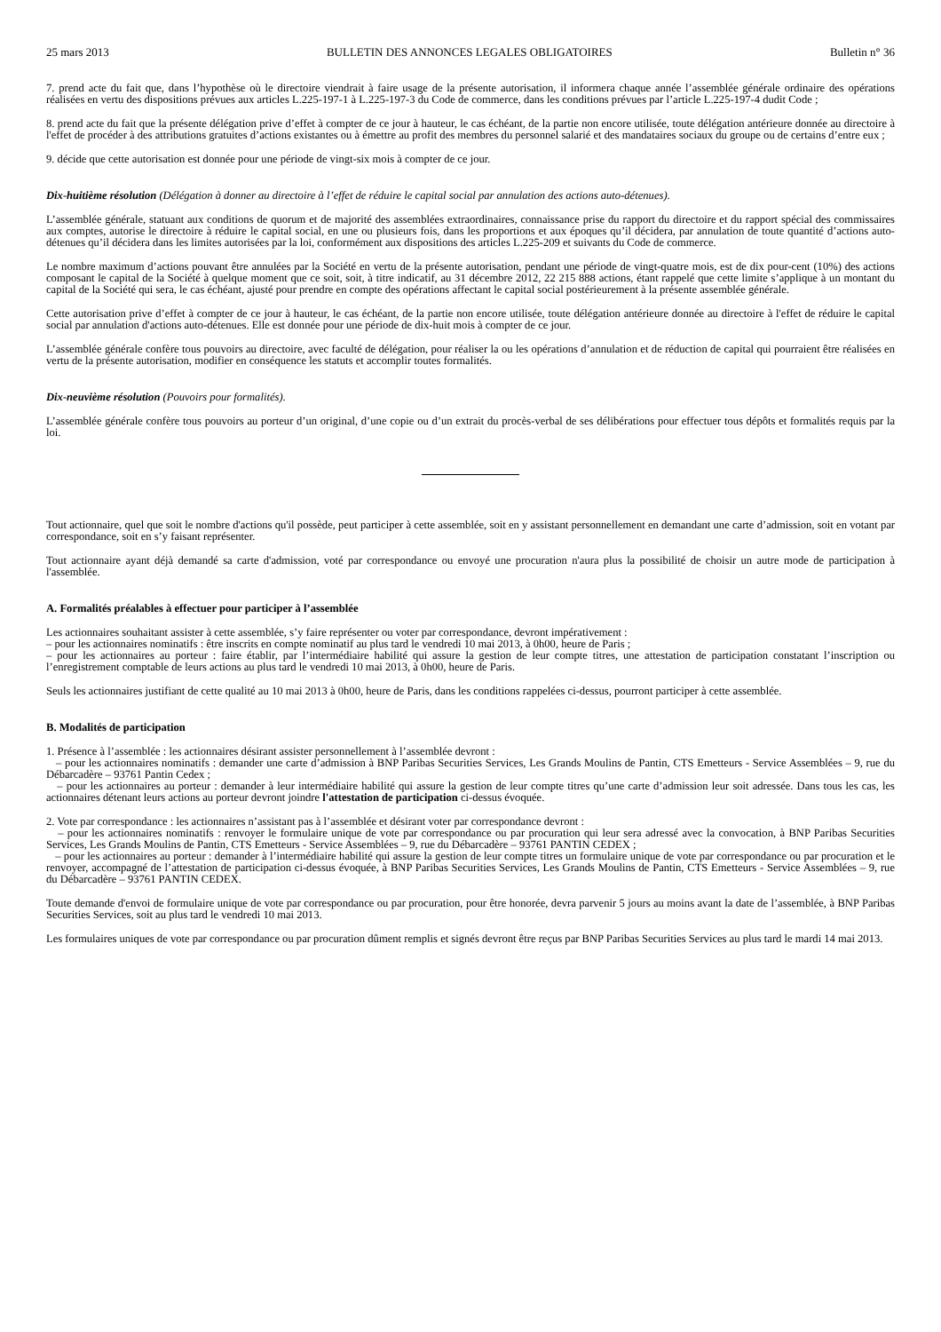25 mars 2013 BULLETIN DES ANNONCES LEGALES OBLIGATOIRES Bulletin n° 36
7. prend acte du fait que, dans l’hypothèse où le directoire viendrait à faire usage de la présente autorisation, il informera chaque année l’assemblée générale ordinaire des opérations réalisées en vertu des dispositions prévues aux articles L.225-197-1 à L.225-197-3 du Code de commerce, dans les conditions prévues par l’article L.225-197-4 dudit Code ;
8. prend acte du fait que la présente délégation prive d’effet à compter de ce jour à hauteur, le cas échéant, de la partie non encore utilisée, toute délégation antérieure donnée au directoire à l'effet de procéder à des attributions gratuites d’actions existantes ou à émettre au profit des membres du personnel salarié et des mandataires sociaux du groupe ou de certains d’entre eux ;
9. décide que cette autorisation est donnée pour une période de vingt-six mois à compter de ce jour.
Dix-huitième résolution (Délégation à donner au directoire à l’effet de réduire le capital social par annulation des actions auto-détenues).
L’assemblée générale, statuant aux conditions de quorum et de majorité des assemblées extraordinaires, connaissance prise du rapport du directoire et du rapport spécial des commissaires aux comptes, autorise le directoire à réduire le capital social, en une ou plusieurs fois, dans les proportions et aux époques qu’il décidera, par annulation de toute quantité d’actions auto-détenues qu’il décidera dans les limites autorisées par la loi, conformément aux dispositions des articles L.225-209 et suivants du Code de commerce.
Le nombre maximum d’actions pouvant être annulées par la Société en vertu de la présente autorisation, pendant une période de vingt-quatre mois, est de dix pour-cent (10%) des actions composant le capital de la Société à quelque moment que ce soit, soit, à titre indicatif, au 31 décembre 2012, 22 215 888 actions, étant rappelé que cette limite s’applique à un montant du capital de la Société qui sera, le cas échéant, ajusté pour prendre en compte des opérations affectant le capital social postérieurement à la présente assemblée générale.
Cette autorisation prive d’effet à compter de ce jour à hauteur, le cas échéant, de la partie non encore utilisée, toute délégation antérieure donnée au directoire à l'effet de réduire le capital social par annulation d'actions auto-détenues. Elle est donnée pour une période de dix-huit mois à compter de ce jour.
L’assemblée générale confère tous pouvoirs au directoire, avec faculté de délégation, pour réaliser la ou les opérations d’annulation et de réduction de capital qui pourraient être réalisées en vertu de la présente autorisation, modifier en conséquence les statuts et accomplir toutes formalités.
Dix-neuvième résolution (Pouvoirs pour formalités).
L’assemblée générale confère tous pouvoirs au porteur d’un original, d’une copie ou d’un extrait du procès-verbal de ses délibérations pour effectuer tous dépôts et formalités requis par la loi.
Tout actionnaire, quel que soit le nombre d'actions qu'il possède, peut participer à cette assemblée, soit en y assistant personnellement en demandant une carte d’admission, soit en votant par correspondance, soit en s’y faisant représenter.
Tout actionnaire ayant déjà demandé sa carte d'admission, voté par correspondance ou envoyé une procuration n'aura plus la possibilité de choisir un autre mode de participation à l'assemblée.
A. Formalités préalables à effectuer pour participer à l’assemblée
Les actionnaires souhaitant assister à cette assemblée, s’y faire représenter ou voter par correspondance, devront impérativement :
– pour les actionnaires nominatifs : être inscrits en compte nominatif au plus tard le vendredi 10 mai 2013, à 0h00, heure de Paris ;
– pour les actionnaires au porteur : faire établir, par l’intermédiaire habilité qui assure la gestion de leur compte titres, une attestation de participation constatant l’inscription ou l’enregistrement comptable de leurs actions au plus tard le vendredi 10 mai 2013, à 0h00, heure de Paris.
Seuls les actionnaires justifiant de cette qualité au 10 mai 2013 à 0h00, heure de Paris, dans les conditions rappelées ci-dessus, pourront participer à cette assemblée.
B. Modalités de participation
1. Présence à l’assemblée : les actionnaires désirant assister personnellement à l’assemblée devront :
– pour les actionnaires nominatifs : demander une carte d’admission à BNP Paribas Securities Services, Les Grands Moulins de Pantin, CTS Emetteurs - Service Assemblées – 9, rue du Débarcadère – 93761 Pantin Cedex ;
– pour les actionnaires au porteur : demander à leur intermédiaire habilité qui assure la gestion de leur compte titres qu’une carte d’admission leur soit adressée. Dans tous les cas, les actionnaires détenant leurs actions au porteur devront joindre l'attestation de participation ci-dessus évoquée.
2. Vote par correspondance : les actionnaires n’assistant pas à l’assemblée et désirant voter par correspondance devront :
– pour les actionnaires nominatifs : renvoyer le formulaire unique de vote par correspondance ou par procuration qui leur sera adressé avec la convocation, à BNP Paribas Securities Services, Les Grands Moulins de Pantin, CTS Emetteurs - Service Assemblées – 9, rue du Débarcadère – 93761 PANTIN CEDEX ;
– pour les actionnaires au porteur : demander à l’intermédiaire habilité qui assure la gestion de leur compte titres un formulaire unique de vote par correspondance ou par procuration et le renvoyer, accompagné de l’attestation de participation ci-dessus évoquée, à BNP Paribas Securities Services, Les Grands Moulins de Pantin, CTS Emetteurs - Service Assemblées – 9, rue du Débarcadère – 93761 PANTIN CEDEX.
Toute demande d'envoi de formulaire unique de vote par correspondance ou par procuration, pour être honorée, devra parvenir 5 jours au moins avant la date de l’assemblée, à BNP Paribas Securities Services, soit au plus tard le vendredi 10 mai 2013.
Les formulaires uniques de vote par correspondance ou par procuration dûment remplis et signés devront être reçus par BNP Paribas Securities Services au plus tard le mardi 14 mai 2013.